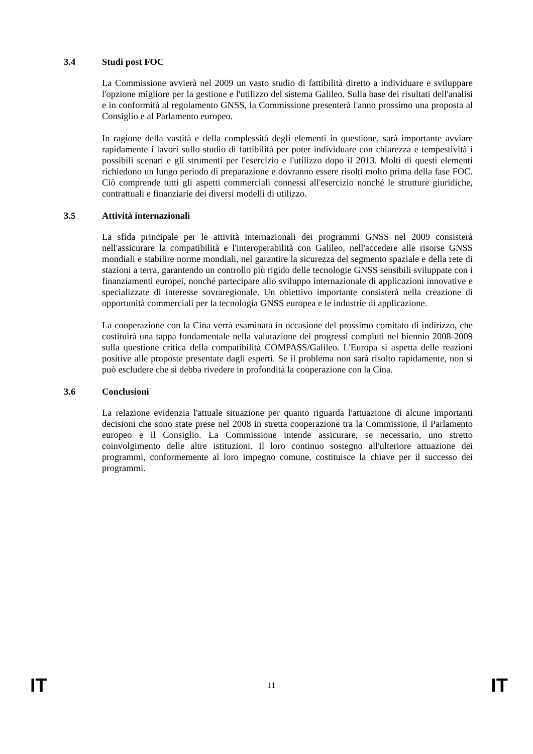3.4 Studi post FOC
La Commissione avvierà nel 2009 un vasto studio di fattibilità diretto a individuare e sviluppare l'opzione migliore per la gestione e l'utilizzo del sistema Galileo. Sulla base dei risultati dell'analisi e in conformità al regolamento GNSS, la Commissione presenterà l'anno prossimo una proposta al Consiglio e al Parlamento europeo.
In ragione della vastità e della complessità degli elementi in questione, sarà importante avviare rapidamente i lavori sullo studio di fattibilità per poter individuare con chiarezza e tempestività i possibili scenari e gli strumenti per l'esercizio e l'utilizzo dopo il 2013. Molti di questi elementi richiedono un lungo periodo di preparazione e dovranno essere risolti molto prima della fase FOC. Ciò comprende tutti gli aspetti commerciali connessi all'esercizio nonché le strutture giuridiche, contrattuali e finanziarie dei diversi modelli di utilizzo.
3.5 Attività internazionali
La sfida principale per le attività internazionali dei programmi GNSS nel 2009 consisterà nell'assicurare la compatibilità e l'interoperabilità con Galileo, nell'accedere alle risorse GNSS mondiali e stabilire norme mondiali, nel garantire la sicurezza del segmento spaziale e della rete di stazioni a terra, garantendo un controllo più rigido delle tecnologie GNSS sensibili sviluppate con i finanziamenti europei, nonché partecipare allo sviluppo internazionale di applicazioni innovative e specializzate di interesse sovraregionale. Un obiettivo importante consisterà nella creazione di opportunità commerciali per la tecnologia GNSS europea e le industrie di applicazione.
La cooperazione con la Cina verrà esaminata in occasione del prossimo comitato di indirizzo, che costituirà una tappa fondamentale nella valutazione dei progressi compiuti nel biennio 2008-2009 sulla questione critica della compatibilità COMPASS/Galileo. L'Europa si aspetta delle reazioni positive alle proposte presentate dagli esperti. Se il problema non sarà risolto rapidamente, non si può escludere che si debba rivedere in profondità la cooperazione con la Cina.
3.6 Conclusioni
La relazione evidenzia l'attuale situazione per quanto riguarda l'attuazione di alcune importanti decisioni che sono state prese nel 2008 in stretta cooperazione tra la Commissione, il Parlamento europeo e il Consiglio. La Commissione intende assicurare, se necessario, uno stretto coinvolgimento delle altre istituzioni. Il loro continuo sostegno all'ulteriore attuazione dei programmi, conformemente al loro impegno comune, costituisce la chiave per il successo dei programmi.
IT 11 IT